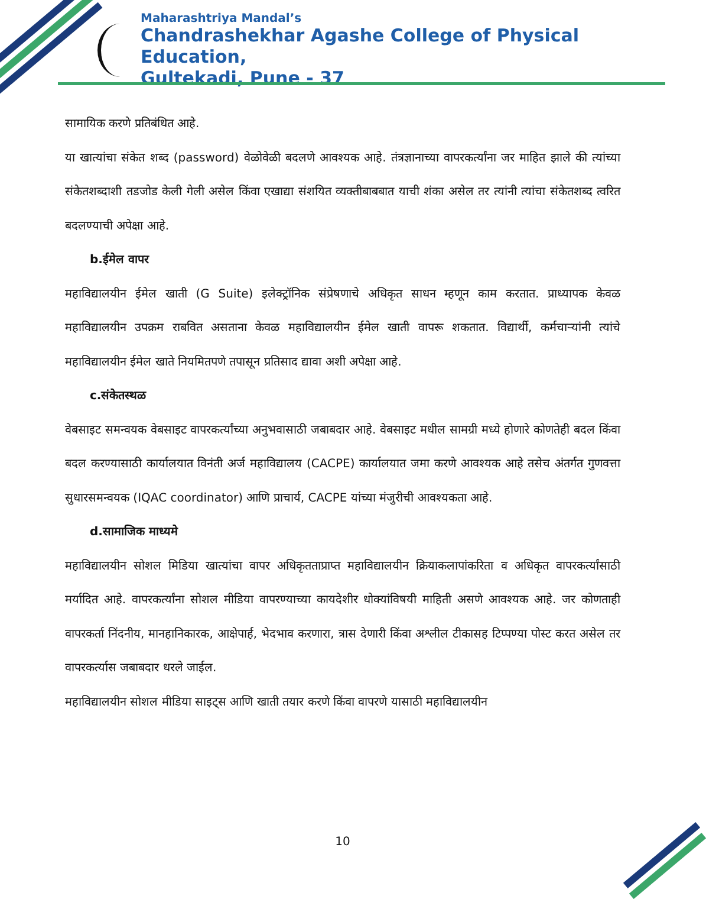Maharashtriya Mandal’s
Chandrashekhar Agashe College of Physical Education,
Gultekadi, Pune - 37
सामायिक करणे प्रतिबंधित आहे.
या खात्यांचा संकेत शब्द (password) वेळोवेळी बदलणे आवश्यक आहे. तंत्रज्ञानाच्या वापरकर्त्यांना जर माहित झाले की त्यांच्या संकेतशब्दाशी तडजोड केली गेली असेल किंवा एखाद्या संशयित व्यक्तीबाबबात याची शंका असेल तर त्यांनी त्यांचा संकेतशब्द त्वरित बदलण्याची अपेक्षा आहे.
b.ईमेल वापर
महाविद्यालयीन ईमेल खाती (G Suite) इलेक्ट्रॉनिक संप्रेषणाचे अधिकृत साधन म्हणून काम करतात. प्राध्यापक केवळ महाविद्यालयीन उपक्रम राबवित असताना केवळ महाविद्यालयीन ईमेल खाती वापरू शकतात. विद्यार्थी, कर्मचाऱ्यांनी त्यांचे महाविद्यालयीन ईमेल खाते नियमितपणे तपासून प्रतिसाद द्यावा अशी अपेक्षा आहे.
c.संकेतस्थळ
वेबसाइट समन्वयक वेबसाइट वापरकर्त्यांच्या अनुभवासाठी जबाबदार आहे. वेबसाइट मधील सामग्री मध्ये होणारे कोणतेही बदल किंवा बदल करण्यासाठी कार्यालयात विनंती अर्ज महाविद्यालय (CACPE) कार्यालयात जमा करणे आवश्यक आहे तसेच अंतर्गत गुणवत्ता सुधारसमन्वयक (IQAC coordinator) आणि प्राचार्य, CACPE यांच्या मंजुरीची आवश्यकता आहे.
d.सामाजिक माध्यमे
महाविद्यालयीन सोशल मिडिया खात्यांचा वापर अधिकृतताप्राप्त महाविद्यालयीन क्रियाकलापांकरिता व अधिकृत वापरकर्त्यांसाठी मर्यादित आहे. वापरकर्त्यांना सोशल मीडिया वापरण्याच्या कायदेशीर धोक्यांविषयी माहिती असणे आवश्यक आहे. जर कोणताही वापरकर्ता निंदनीय, मानहानिकारक, आक्षेपार्ह, भेदभाव करणारा, त्रास देणारी किंवा अश्लील टीकासह टिप्पण्या पोस्ट करत असेल तर वापरकर्त्यास जबाबदार धरले जाईल.
महाविद्यालयीन सोशल मीडिया साइट्स आणि खाती तयार करणे किंवा वापरणे यासाठी महाविद्यालयीन
10